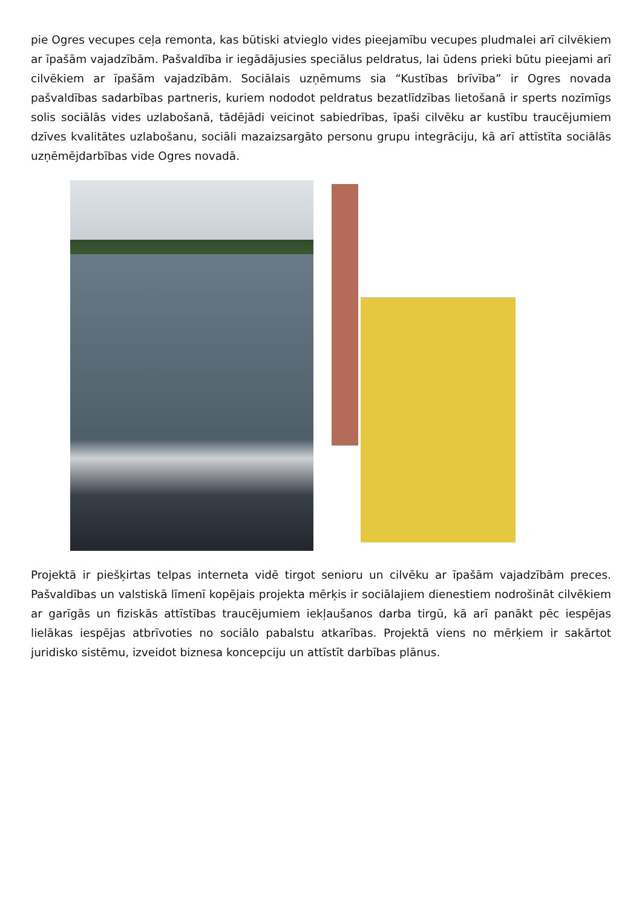pie Ogres vecupes ceļa remonta, kas būtiski atvieglo vides pieejamību vecupes pludmalei arī cilvēkiem ar īpašām vajadzībām. Pašvaldība ir iegādājusies speciālus peldratus, lai ūdens prieki būtu pieejami arī cilvēkiem ar īpašām vajadzībām. Sociālais uzņēmums sia “Kustības brīvība” ir Ogres novada pašvaldības sadarbības partneris, kuriem nododot peldratus bezatlīdzības lietošanā ir sperts nozīmīgs solis sociālās vides uzlabošanā, tādējādi veicinot sabiedrības, īpaši cilvēku ar kustību traucējumiem dzīves kvalitātes uzlabošanu, sociāli mazaizsargāto personu grupu integrāciju, kā arī attīstīta sociālās uzņēmējdarbības vide Ogres novadā.
Projektā ir piešķirtas telpas interneta vidē tirgot senioru un cilvēku ar īpašām vajadzībām preces. Pašvaldības un valstiskā līmenī kopējais projekta mērķis ir sociālajiem dienestiem nodrošināt cilvēkiem ar garīgās un fiziskās attīstības traucējumiem iekļaušanos darba tirgū, kā arī panākt pēc iespējas lielākas iespējas atbrīvoties no sociālo pabalstu atkarības. Projektā viens no mērķiem ir sakārtot juridisko sistēmu, izveidot biznesa koncepciju un attīstīt darbības plānus.